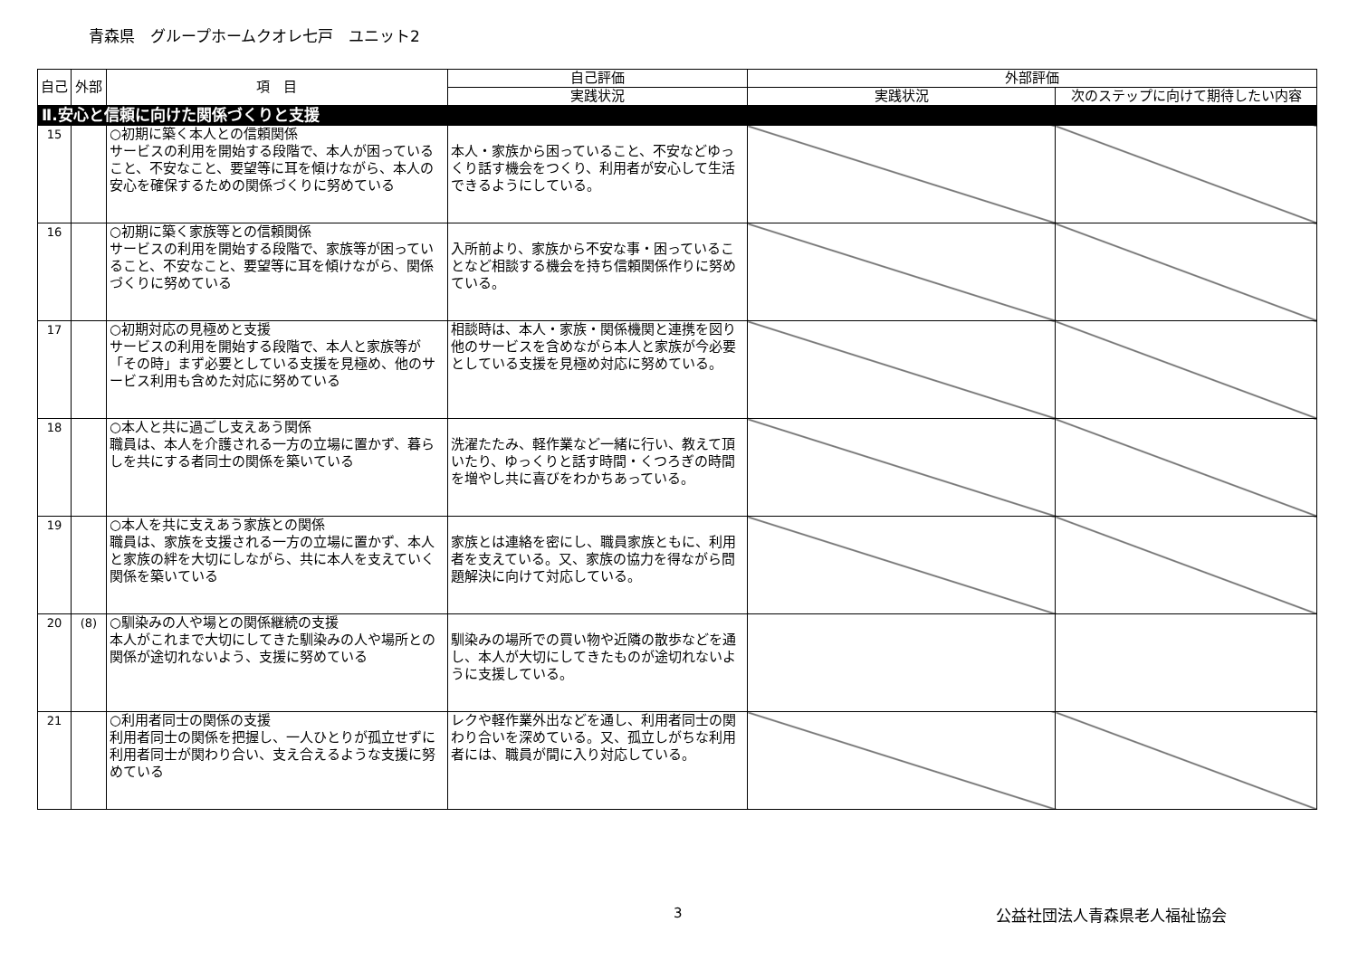青森県　グループホームクオレ七戸　ユニット2
| 自己 | 外部 | 項 目 | 自己評価 | 外部評価 | |
| --- | --- | --- | --- | --- | --- |
| | | | 実践状況 | 実践状況 | 次のステップに向けて期待したい内容 |
| Ⅱ.安心と信頼に向けた関係づくりと支援 | | | | | |
| 15 | | ○初期に築く本人との信頼関係 サービスの利用を開始する段階で、本人が困っていること、不安なこと、要望等に耳を傾けながら、本人の安心を確保するための関係づくりに努めている | 本人・家族から困っていること、不安などゆっくり話す機会をつくり、利用者が安心して生活できるようにしている。 | | |
| 16 | | ○初期に築く家族等との信頼関係 サービスの利用を開始する段階で、家族等が困っていること、不安なこと、要望等に耳を傾けながら、関係づくりに努めている | 入所前より、家族から不安な事・困っていることなど相談する機会を持ち信頼関係作りに努めている。 | | |
| 17 | | ○初期対応の見極めと支援 サービスの利用を開始する段階で、本人と家族等が「その時」まず必要としている支援を見極め、他のサービス利用も含めた対応に努めている | 相談時は、本人・家族・関係機関と連携を図り他のサービスを含めながら本人と家族が今必要としている支援を見極め対応に努めている。 | | |
| 18 | | ○本人と共に過ごし支えあう関係 職員は、本人を介護される一方の立場に置かず、暮らしを共にする者同士の関係を築いている | 洗濯たたみ、軽作業など一緒に行い、教えて頂いたり、ゆっくりと話す時間・くつろぎの時間を増やし共に喜びをわかちあっている。 | | |
| 19 | | ○本人を共に支えあう家族との関係 職員は、家族を支援される一方の立場に置かず、本人と家族の絆を大切にしながら、共に本人を支えていく関係を築いている | 家族とは連絡を密にし、職員家族ともに、利用者を支えている。又、家族の協力を得ながら問題解決に向けて対応している。 | | |
| 20 | (8) | ○馴染みの人や場との関係継続の支援 本人がこれまで大切にしてきた馴染みの人や場所との関係が途切れないよう、支援に努めている | 馴染みの場所での買い物や近隣の散歩などを通し、本人が大切にしてきたものが途切れないように支援している。 | | |
| 21 | | ○利用者同士の関係の支援 利用者同士の関係を把握し、一人ひとりが孤立せずに利用者同士が関わり合い、支え合えるような支援に努めている | レクや軽作業外出などを通し、利用者同士の関わり合いを深めている。又、孤立しがちな利用者には、職員が間に入り対応している。 | | |
3 公益社団法人青森県老人福祉協会